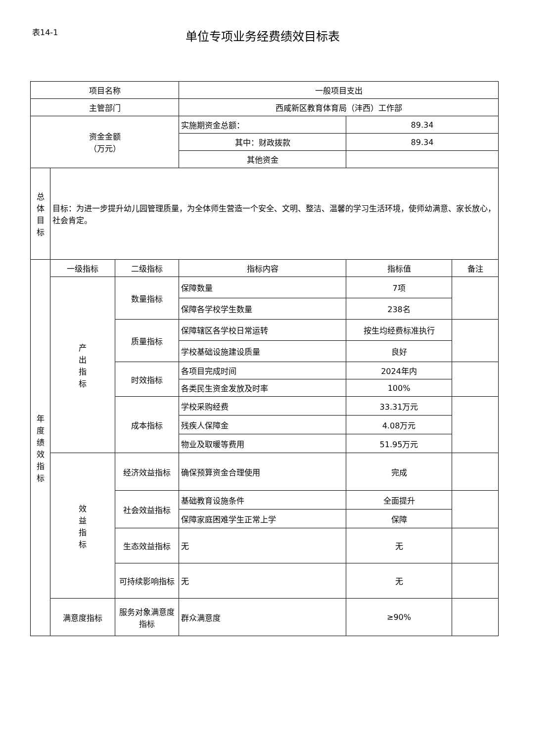表14-1
单位专项业务经费绩效目标表
| 项目名称 | | | 一般项目支出 | | |
| 主管部门 | | | 西咸新区教育体育局（沣西）工作部 | | |
| 资金金额 （万元） | | | 实施期资金总额： | 89.34 | |
| | | | 其中：财政拨款 | 89.34 | |
| | | | 其他资金 | | |
| 总 体 目 标 | 目标：为进一步提升幼儿园管理质量，为全体师生营造一个安全、文明、整洁、温馨的学习生活环境，使师幼满意、家长放心，社会肯定。 | | | | |
| 年 度 绩 效 指 标 | 一级指标 | 二级指标 | 指标内容 | 指标值 | 备注 |
| | 产 出 指 标 | 数量指标 | 保障数量 | 7项 | |
| | | | 保障各学校学生数量 | 238名 | |
| | | 质量指标 | 保障辖区各学校日常运转 | 按生均经费标准执行 | |
| | | | 学校基础设施建设质量 | 良好 | |
| | | 时效指标 | 各项目完成时间 | 2024年内 | |
| | | | 各类民生资金发放及时率 | 100% | |
| | | 成本指标 | 学校采购经费 | 33.31万元 | |
| | | | 残疾人保障金 | 4.08万元 | |
| | | | 物业及取暖等费用 | 51.95万元 | |
| | 效 益 指 标 | 经济效益指标 | 确保预算资金合理使用 | 完成 | |
| | | 社会效益指标 | 基础教育设施条件 | 全面提升 | |
| | | | 保障家庭困难学生正常上学 | 保障 | |
| | | 生态效益指标 | 无 | 无 | |
| | | 可持续影响指标 | 无 | 无 | |
| | 满意度指标 | 服务对象满意度指标 | 群众满意度 | ≥90% | |